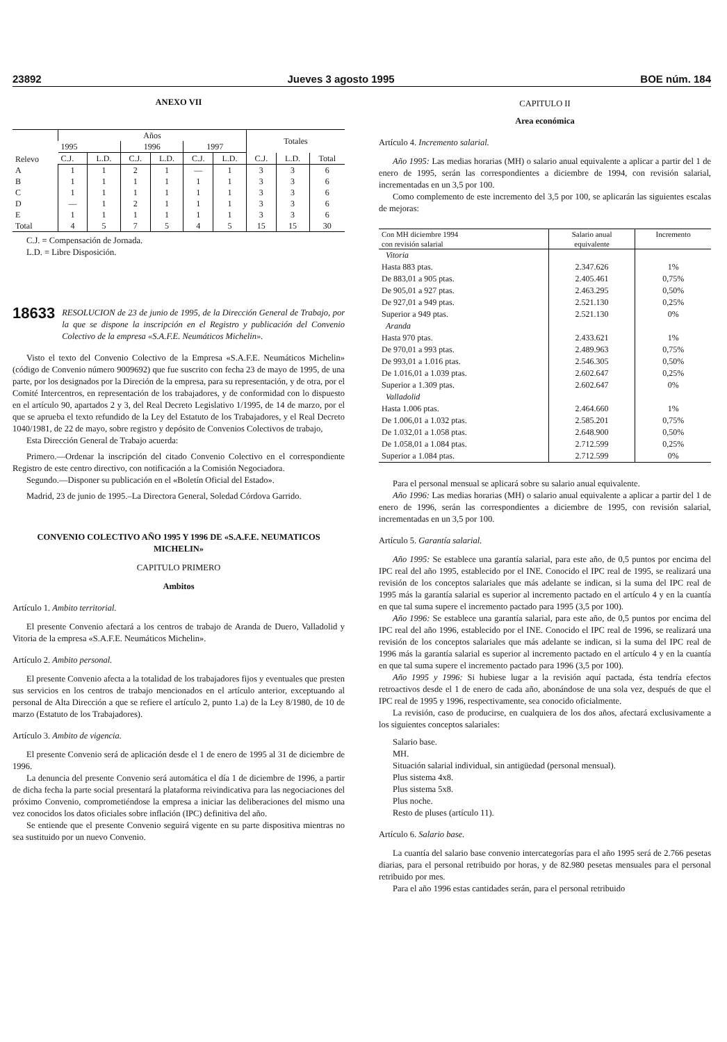23892 Jueves 3 agosto 1995 BOE núm. 184
ANEXO VII
| Relevo | Años | | | | | | Totales | | |
| --- | --- | --- | --- | --- | --- | --- | --- | --- | --- |
| | 1995 | | 1996 | | 1997 | | | | |
| | C.J. | L.D. | C.J. | L.D. | C.J. | L.D. | C.J. | L.D. | Total |
| A | 1 | 1 | 2 | 1 | — | 1 | 3 | 3 | 6 |
| B | 1 | 1 | 1 | 1 | 1 | 1 | 3 | 3 | 6 |
| C | 1 | 1 | 1 | 1 | 1 | 1 | 3 | 3 | 6 |
| D | — | 1 | 2 | 1 | 1 | 1 | 3 | 3 | 6 |
| E | 1 | 1 | 1 | 1 | 1 | 1 | 3 | 3 | 6 |
| Total | 4 | 5 | 7 | 5 | 4 | 5 | 15 | 15 | 30 |
C.J. = Compensación de Jornada.
L.D. = Libre Disposición.
18633 RESOLUCION de 23 de junio de 1995, de la Dirección General de Trabajo, por la que se dispone la inscripción en el Registro y publicación del Convenio Colectivo de la empresa «S.A.F.E. Neumáticos Michelin».
Visto el texto del Convenio Colectivo de la Empresa «S.A.F.E. Neumáticos Michelin» (código de Convenio número 9009692) que fue suscrito con fecha 23 de mayo de 1995, de una parte, por los designados por la Direción de la empresa, para su representación, y de otra, por el Comité Intercentros, en representación de los trabajadores, y de conformidad con lo dispuesto en el artículo 90, apartados 2 y 3, del Real Decreto Legislativo 1/1995, de 14 de marzo, por el que se aprueba el texto refundido de la Ley del Estatuto de los Trabajadores, y el Real Decreto 1040/1981, de 22 de mayo, sobre registro y depósito de Convenios Colectivos de trabajo,
Esta Dirección General de Trabajo acuerda:
Primero.—Ordenar la inscripción del citado Convenio Colectivo en el correspondiente Registro de este centro directivo, con notificación a la Comisión Negociadora.
Segundo.—Disponer su publicación en el «Boletín Oficial del Estado».
Madrid, 23 de junio de 1995.–La Directora General, Soledad Córdova Garrido.
CONVENIO COLECTIVO AÑO 1995 Y 1996 DE «S.A.F.E. NEUMATICOS MICHELIN»
CAPITULO PRIMERO
Ambitos
Artículo 1. Ambito territorial.
El presente Convenio afectará a los centros de trabajo de Aranda de Duero, Valladolid y Vitoria de la empresa «S.A.F.E. Neumáticos Michelin».
Artículo 2. Ambito personal.
El presente Convenio afecta a la totalidad de los trabajadores fijos y eventuales que presten sus servicios en los centros de trabajo mencionados en el artículo anterior, exceptuando al personal de Alta Dirección a que se refiere el artículo 2, punto 1.a) de la Ley 8/1980, de 10 de marzo (Estatuto de los Trabajadores).
Artículo 3. Ambito de vigencia.
El presente Convenio será de aplicación desde el 1 de enero de 1995 al 31 de diciembre de 1996.
La denuncia del presente Convenio será automática el día 1 de diciembre de 1996, a partir de dicha fecha la parte social presentará la plataforma reivindicativa para las negociaciones del próximo Convenio, comprometiéndose la empresa a iniciar las deliberaciones del mismo una vez conocidos los datos oficiales sobre inflación (IPC) definitiva del año.
Se entiende que el presente Convenio seguirá vigente en su parte dispositiva mientras no sea sustituido por un nuevo Convenio.
CAPITULO II
Area económica
Artículo 4. Incremento salarial.
Año 1995: Las medias horarias (MH) o salario anual equivalente a aplicar a partir del 1 de enero de 1995, serán las correspondientes a diciembre de 1994, con revisión salarial, incrementadas en un 3,5 por 100.
Como complemento de este incremento del 3,5 por 100, se aplicarán las siguientes escalas de mejoras:
| Con MH diciembre 1994 con revisión salarial | Salario anual equivalente | Incremento |
| --- | --- | --- |
| Vitoria | | |
| Hasta 883 ptas. | 2.347.626 | 1% |
| De 883,01 a 905 ptas. | 2.405.461 | 0,75% |
| De 905,01 a 927 ptas. | 2.463.295 | 0,50% |
| De 927,01 a 949 ptas. | 2.521.130 | 0,25% |
| Superior a 949 ptas. | 2.521.130 | 0% |
| Aranda | | |
| Hasta 970 ptas. | 2.433.621 | 1% |
| De 970,01 a 993 ptas. | 2.489.963 | 0,75% |
| De 993,01 a 1.016 ptas. | 2.546.305 | 0,50% |
| De 1.016,01 a 1.039 ptas. | 2.602.647 | 0,25% |
| Superior a 1.309 ptas. | 2.602.647 | 0% |
| Valladolid | | |
| Hasta 1.006 ptas. | 2.464.660 | 1% |
| De 1.006,01 a 1.032 ptas. | 2.585.201 | 0,75% |
| De 1.032,01 a 1.058 ptas. | 2.648.900 | 0,50% |
| De 1.058,01 a 1.084 ptas. | 2.712.599 | 0,25% |
| Superior a 1.084 ptas. | 2.712.599 | 0% |
Para el personal mensual se aplicará sobre su salario anual equivalente.
Año 1996: Las medias horarias (MH) o salario anual equivalente a aplicar a partir del 1 de enero de 1996, serán las correspondientes a diciembre de 1995, con revisión salarial, incrementadas en un 3,5 por 100.
Artículo 5. Garantía salarial.
Año 1995: Se establece una garantía salarial, para este año, de 0,5 puntos por encima del IPC real del año 1995, establecido por el INE. Conocido el IPC real de 1995, se realizará una revisión de los conceptos salariales que más adelante se indican, si la suma del IPC real de 1995 más la garantía salarial es superior al incremento pactado en el artículo 4 y en la cuantía en que tal suma supere el incremento pactado para 1995 (3,5 por 100).
Año 1996: Se establece una garantía salarial, para este año, de 0,5 puntos por encima del IPC real del año 1996, establecido por el INE. Conocido el IPC real de 1996, se realizará una revisión de los conceptos salariales que más adelante se indican, si la suma del IPC real de 1996 más la garantía salarial es superior al incremento pactado en el artículo 4 y en la cuantía en que tal suma supere el incremento pactado para 1996 (3,5 por 100).
Año 1995 y 1996: Si hubiese lugar a la revisión aquí pactada, ésta tendría efectos retroactivos desde el 1 de enero de cada año, abonándose de una sola vez, después de que el IPC real de 1995 y 1996, respectivamente, sea conocido oficialmente.
La revisión, caso de producirse, en cualquiera de los dos años, afectará exclusivamente a los siguientes conceptos salariales:
Salario base.
MH.
Situación salarial individual, sin antigüedad (personal mensual).
Plus sistema 4x8.
Plus sistema 5x8.
Plus noche.
Resto de pluses (artículo 11).
Artículo 6. Salario base.
La cuantía del salario base convenio intercategorías para el año 1995 será de 2.766 pesetas diarias, para el personal retribuido por horas, y de 82.980 pesetas mensuales para el personal retribuido por mes.
Para el año 1996 estas cantidades serán, para el personal retribuido